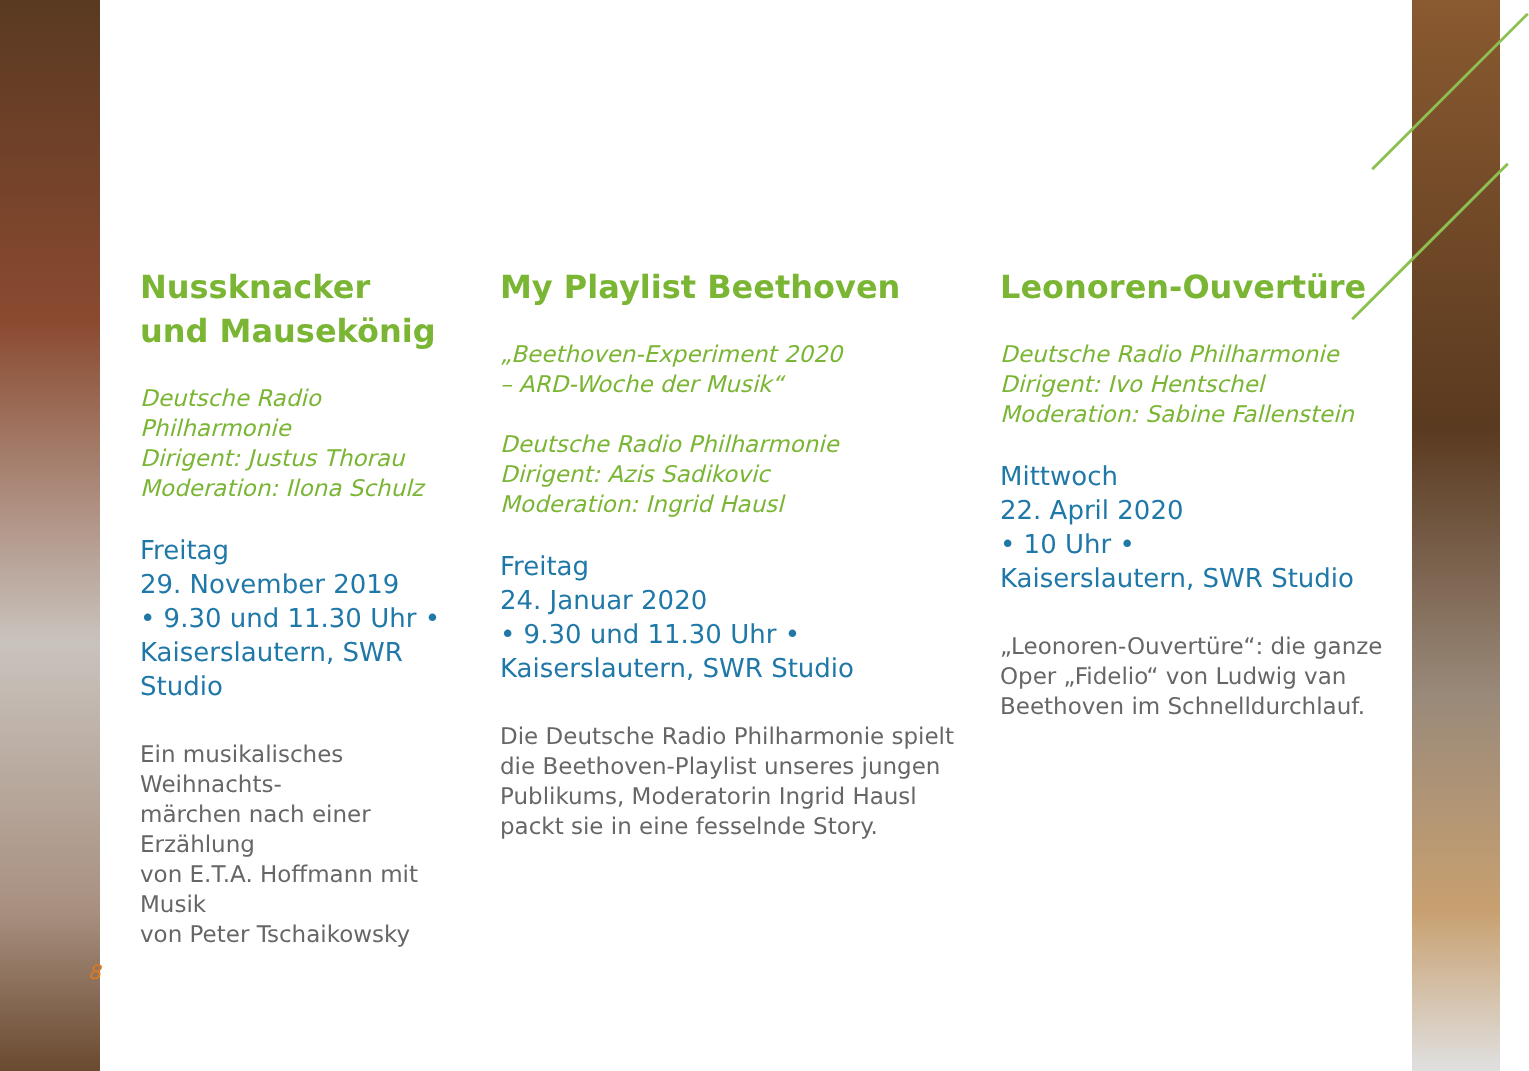Nussknacker
und Mausekönig
Deutsche Radio Philharmonie
Dirigent: Justus Thorau
Moderation: Ilona Schulz
Freitag
29. November 2019
• 9.30 und 11.30 Uhr •
Kaiserslautern, SWR Studio
Ein musikalisches Weihnachts-
märchen nach einer Erzählung
von E.T.A. Hoffmann mit Musik
von Peter Tschaikowsky
My Playlist Beethoven
„Beethoven-Experiment 2020
– ARD-Woche der Musik“
Deutsche Radio Philharmonie
Dirigent: Azis Sadikovic
Moderation: Ingrid Hausl
Freitag
24. Januar 2020
• 9.30 und 11.30 Uhr •
Kaiserslautern, SWR Studio
Die Deutsche Radio Philharmonie spielt
die Beethoven-Playlist unseres jungen
Publikums, Moderatorin Ingrid Hausl
packt sie in eine fesselnde Story.
Leonoren-Ouvertüre
Deutsche Radio Philharmonie
Dirigent: Ivo Hentschel
Moderation: Sabine Fallenstein
Mittwoch
22. April 2020
• 10 Uhr •
Kaiserslautern, SWR Studio
„Leonoren-Ouvertüre“: die ganze
Oper „Fidelio“ von Ludwig van
Beethoven im Schnelldurchlauf.
8